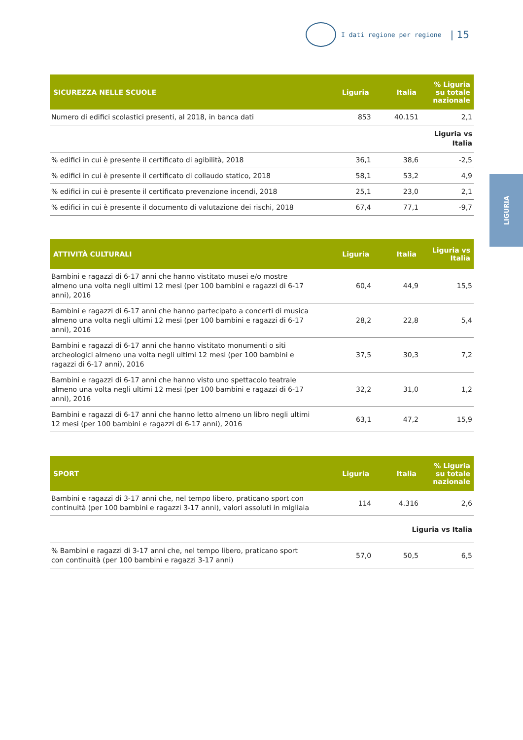I dati regione per regione | 15
LIGURIA
| SICUREZZA NELLE SCUOLE | Liguria | Italia | % Liguria su totale nazionale |
| --- | --- | --- | --- |
| Numero di edifici scolastici presenti, al 2018, in banca dati | 853 | 40.151 | 2,1 |
| | | | Liguria vs Italia |
| % edifici in cui è presente il certificato di agibilità, 2018 | 36,1 | 38,6 | -2,5 |
| % edifici in cui è presente il certificato di collaudo statico, 2018 | 58,1 | 53,2 | 4,9 |
| % edifici in cui è presente il certificato prevenzione incendi, 2018 | 25,1 | 23,0 | 2,1 |
| % edifici in cui è presente il documento di valutazione dei rischi, 2018 | 67,4 | 77,1 | -9,7 |
| ATTIVITÀ CULTURALI | Liguria | Italia | Liguria vs Italia |
| --- | --- | --- | --- |
| Bambini e ragazzi di 6-17 anni che hanno vistitato musei e/o mostre almeno una volta negli ultimi 12 mesi (per 100 bambini e ragazzi di 6-17 anni), 2016 | 60,4 | 44,9 | 15,5 |
| Bambini e ragazzi di 6-17 anni che hanno partecipato a concerti di musica almeno una volta negli ultimi 12 mesi (per 100 bambini e ragazzi di 6-17 anni), 2016 | 28,2 | 22,8 | 5,4 |
| Bambini e ragazzi di 6-17 anni che hanno vistitato monumenti o siti archeologici almeno una volta negli ultimi 12 mesi (per 100 bambini e ragazzi di 6-17 anni), 2016 | 37,5 | 30,3 | 7,2 |
| Bambini e ragazzi di 6-17 anni che hanno visto uno spettacolo teatrale almeno una volta negli ultimi 12 mesi (per 100 bambini e ragazzi di 6-17 anni), 2016 | 32,2 | 31,0 | 1,2 |
| Bambini e ragazzi di 6-17 anni che hanno letto almeno un libro negli ultimi 12 mesi (per 100 bambini e ragazzi di 6-17 anni), 2016 | 63,1 | 47,2 | 15,9 |
| SPORT | Liguria | Italia | % Liguria su totale nazionale |
| --- | --- | --- | --- |
| Bambini e ragazzi di 3-17 anni che, nel tempo libero, praticano sport con continuità (per 100 bambini e ragazzi 3-17 anni), valori assoluti in migliaia | 114 | 4.316 | 2,6 |
| | | Liguria vs Italia | |
| % Bambini e ragazzi di 3-17 anni che, nel tempo libero, praticano sport con continuità (per 100 bambini e ragazzi 3-17 anni) | 57,0 | 50,5 | 6,5 |